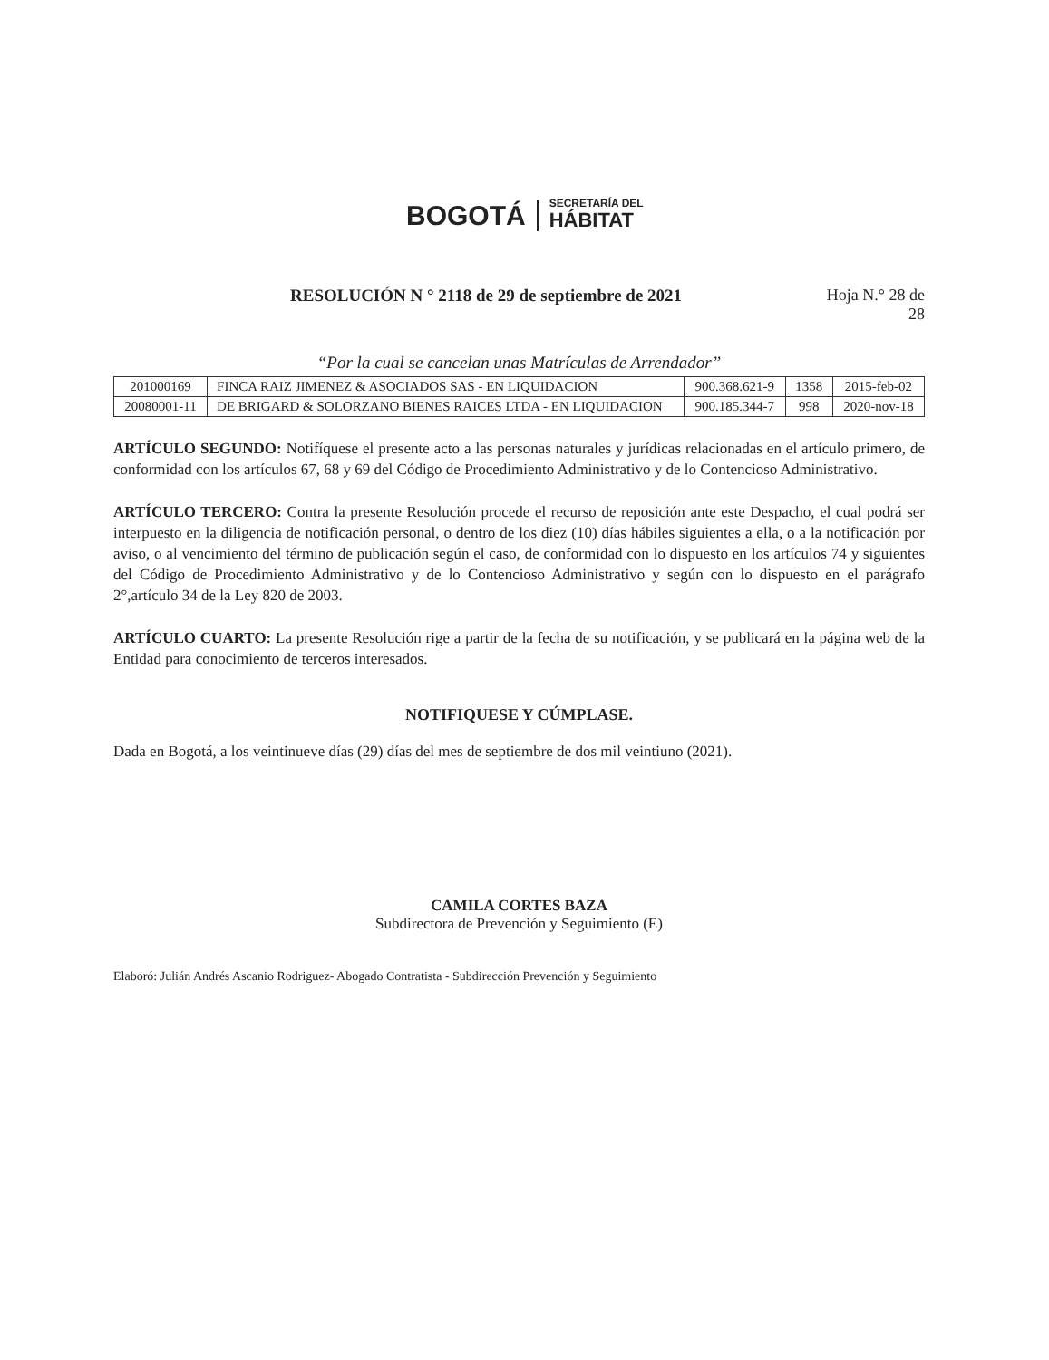BOGOTÁ
SECRETARÍA DEL
HÁBITAT
RESOLUCIÓN N ° 2118 de 29 de septiembre de 2021
Hoja N.° 28 de
28
“Por la cual se cancelan unas Matrículas de Arrendador”
| 201000169 | FINCA RAIZ JIMENEZ & ASOCIADOS SAS - EN LIQUIDACION | 900.368.621-9 | 1358 | 2015-feb-02 |
| 20080001-11 | DE BRIGARD & SOLORZANO BIENES RAICES LTDA - EN LIQUIDACION | 900.185.344-7 | 998 | 2020-nov-18 |
ARTÍCULO SEGUNDO: Notifíquese el presente acto a las personas naturales y jurídicas relacionadas en el artículo primero, de conformidad con los artículos 67, 68 y 69 del Código de Procedimiento Administrativo y de lo Contencioso Administrativo.
ARTÍCULO TERCERO: Contra la presente Resolución procede el recurso de reposición ante este Despacho, el cual podrá ser interpuesto en la diligencia de notificación personal, o dentro de los diez (10) días hábiles siguientes a ella, o a la notificación por aviso, o al vencimiento del término de publicación según el caso, de conformidad con lo dispuesto en los artículos 74 y siguientes del Código de Procedimiento Administrativo y de lo Contencioso Administrativo y según con lo dispuesto en el parágrafo 2°,artículo 34 de la Ley 820 de 2003.
ARTÍCULO CUARTO: La presente Resolución rige a partir de la fecha de su notificación, y se publicará en la página web de la Entidad para conocimiento de terceros interesados.
NOTIFIQUESE Y CÚMPLASE.
Dada en Bogotá, a los veintinueve días (29) días del mes de septiembre de dos mil veintiuno (2021).
CAMILA CORTES BAZA
Subdirectora de Prevención y Seguimiento (E)
Elaboró: Julián Andrés Ascanio Rodriguez- Abogado Contratista - Subdirección Prevención y Seguimiento